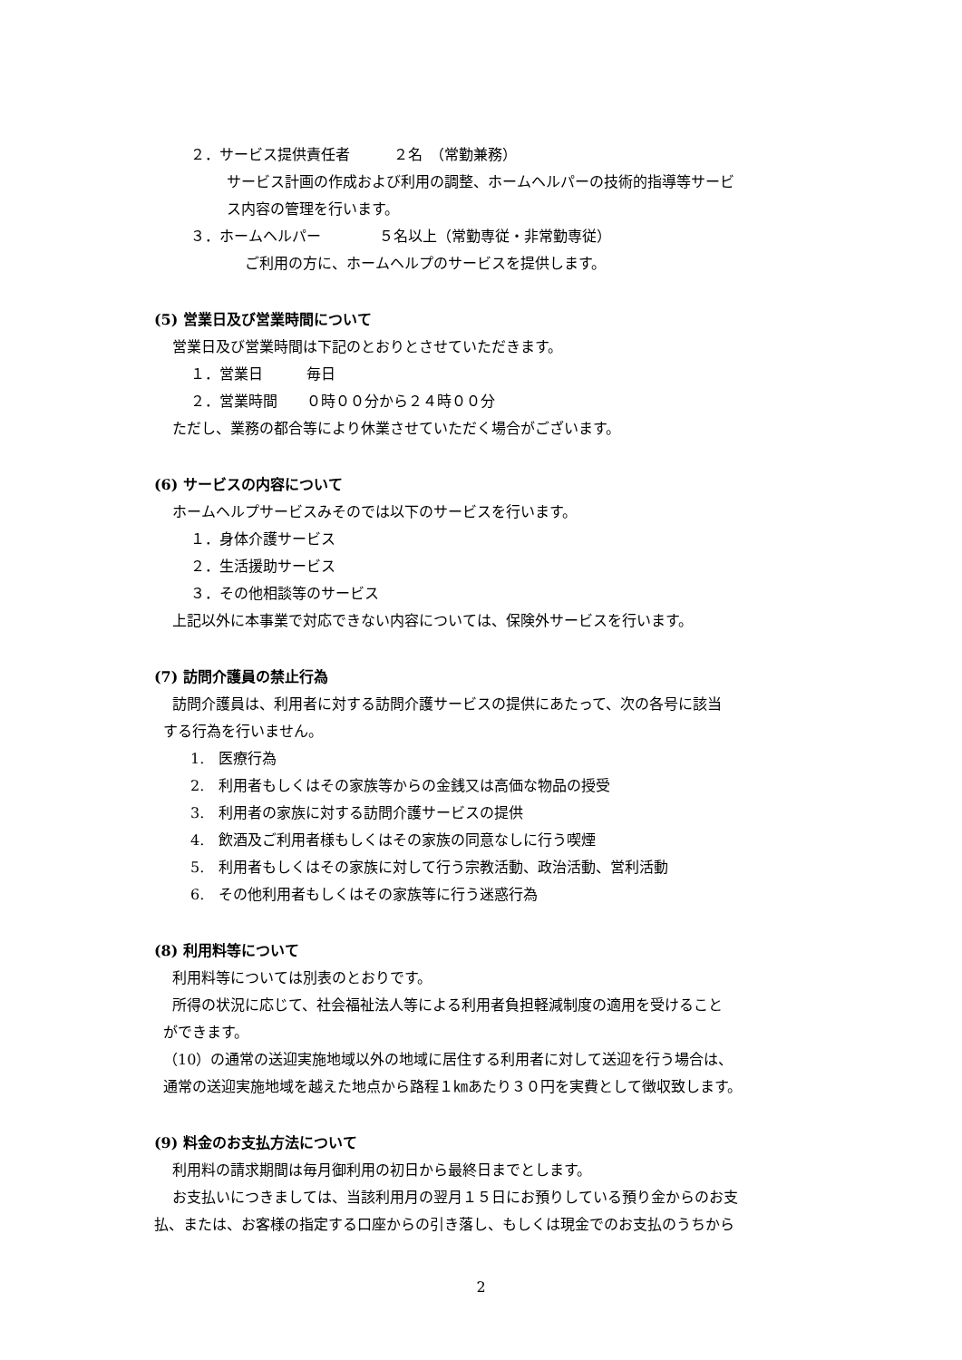２．サービス提供責任者　　　２名　（常勤兼務）
サービス計画の作成および利用の調整、ホームヘルパーの技術的指導等サービ
ス内容の管理を行います。
３．ホームヘルパー　　　　５名以上（常勤専従・非常勤専従）
ご利用の方に、ホームヘルプのサービスを提供します。
(5) 営業日及び営業時間について
営業日及び営業時間は下記のとおりとさせていただきます。
１．営業日　　　毎日
２．営業時間　　０時００分から２４時００分
ただし、業務の都合等により休業させていただく場合がございます。
(6) サービスの内容について
ホームヘルプサービスみそのでは以下のサービスを行います。
１．身体介護サービス
２．生活援助サービス
３．その他相談等のサービス
上記以外に本事業で対応できない内容については、保険外サービスを行います。
(7) 訪問介護員の禁止行為
訪問介護員は、利用者に対する訪問介護サービスの提供にあたって、次の各号に該当
する行為を行いません。
1.　医療行為
2.　利用者もしくはその家族等からの金銭又は高価な物品の授受
3.　利用者の家族に対する訪問介護サービスの提供
4.　飲酒及ご利用者様もしくはその家族の同意なしに行う喫煙
5.　利用者もしくはその家族に対して行う宗教活動、政治活動、営利活動
6.　その他利用者もしくはその家族等に行う迷惑行為
(8) 利用料等について
利用料等については別表のとおりです。
所得の状況に応じて、社会福祉法人等による利用者負担軽減制度の適用を受けること
ができます。
（10）の通常の送迎実施地域以外の地域に居住する利用者に対して送迎を行う場合は、
通常の送迎実施地域を越えた地点から路程１㎞あたり３０円を実費として徴収致します。
(9) 料金のお支払方法について
利用料の請求期間は毎月御利用の初日から最終日までとします。
お支払いにつきましては、当該利用月の翌月１５日にお預りしている預り金からのお支
払、または、お客様の指定する口座からの引き落し、もしくは現金でのお支払のうちから
2